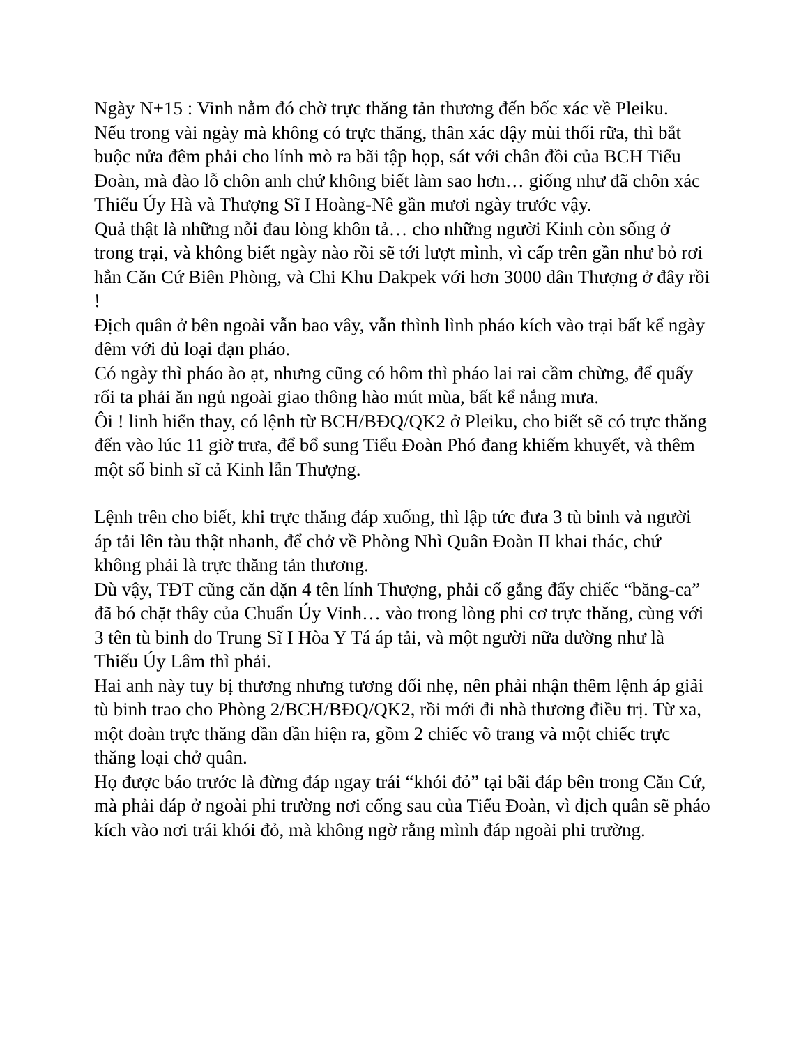Ngày N+15 : Vinh nằm đó chờ trực thăng tản thương đến bốc xác về Pleiku.
Nếu trong vài ngày mà không có trực thăng, thân xác dậy mùi thối rữa, thì bắt buộc nửa đêm phải cho lính mò ra bãi tập họp, sát với chân đồi của BCH Tiểu Đoàn, mà đào lỗ chôn anh chứ không biết làm sao hơn… giống như đã chôn xác Thiếu Úy Hà và Thượng Sĩ I Hoàng-Nê gần mươi ngày trước vậy.
Quả thật là những nỗi đau lòng khôn tả… cho những người Kinh còn sống ở trong trại, và không biết ngày nào rồi sẽ tới lượt mình, vì cấp trên gần như bỏ rơi hẳn Căn Cứ Biên Phòng, và Chi Khu Dakpek với hơn 3000 dân Thượng ở đây rồi !
Địch quân ở bên ngoài vẫn bao vây, vẫn thình lình pháo kích vào trại bất kể ngày đêm với đủ loại đạn pháo.
Có ngày thì pháo ào ạt, nhưng cũng có hôm thì pháo lai rai cầm chừng, để quấy rối ta phải ăn ngủ ngoài giao thông hào mút mùa, bất kể nắng mưa.
Ôi ! linh hiển thay, có lệnh từ BCH/BĐQ/QK2 ở Pleiku, cho biết sẽ có trực thăng đến vào lúc 11 giờ trưa, để bổ sung Tiểu Đoàn Phó đang khiếm khuyết, và thêm một số binh sĩ cả Kinh lẫn Thượng.
Lệnh trên cho biết, khi trực thăng đáp xuống, thì lập tức đưa 3 tù binh và người áp tải lên tàu thật nhanh, để chở về Phòng Nhì Quân Đoàn II khai thác, chứ không phải là trực thăng tản thương.
Dù vậy, TĐT cũng căn dặn 4 tên lính Thượng, phải cố gắng đẩy chiếc “băng-ca” đã bó chặt thây của Chuẩn Úy Vinh… vào trong lòng phi cơ trực thăng, cùng với 3 tên tù binh do Trung Sĩ I Hòa Y Tá áp tải, và một người nữa dường như là Thiếu Úy Lâm thì phải.
Hai anh này tuy bị thương nhưng tương đối nhẹ, nên phải nhận thêm lệnh áp giải tù binh trao cho Phòng 2/BCH/BĐQ/QK2, rồi mới đi nhà thương điều trị. Từ xa, một đoàn trực thăng dần dần hiện ra, gồm 2 chiếc võ trang và một chiếc trực thăng loại chở quân.
Họ được báo trước là đừng đáp ngay trái “khói đỏ” tại bãi đáp bên trong Căn Cứ, mà phải đáp ở ngoài phi trường nơi cổng sau của Tiểu Đoàn, vì địch quân sẽ pháo kích vào nơi trái khói đỏ, mà không ngờ rằng mình đáp ngoài phi trường.